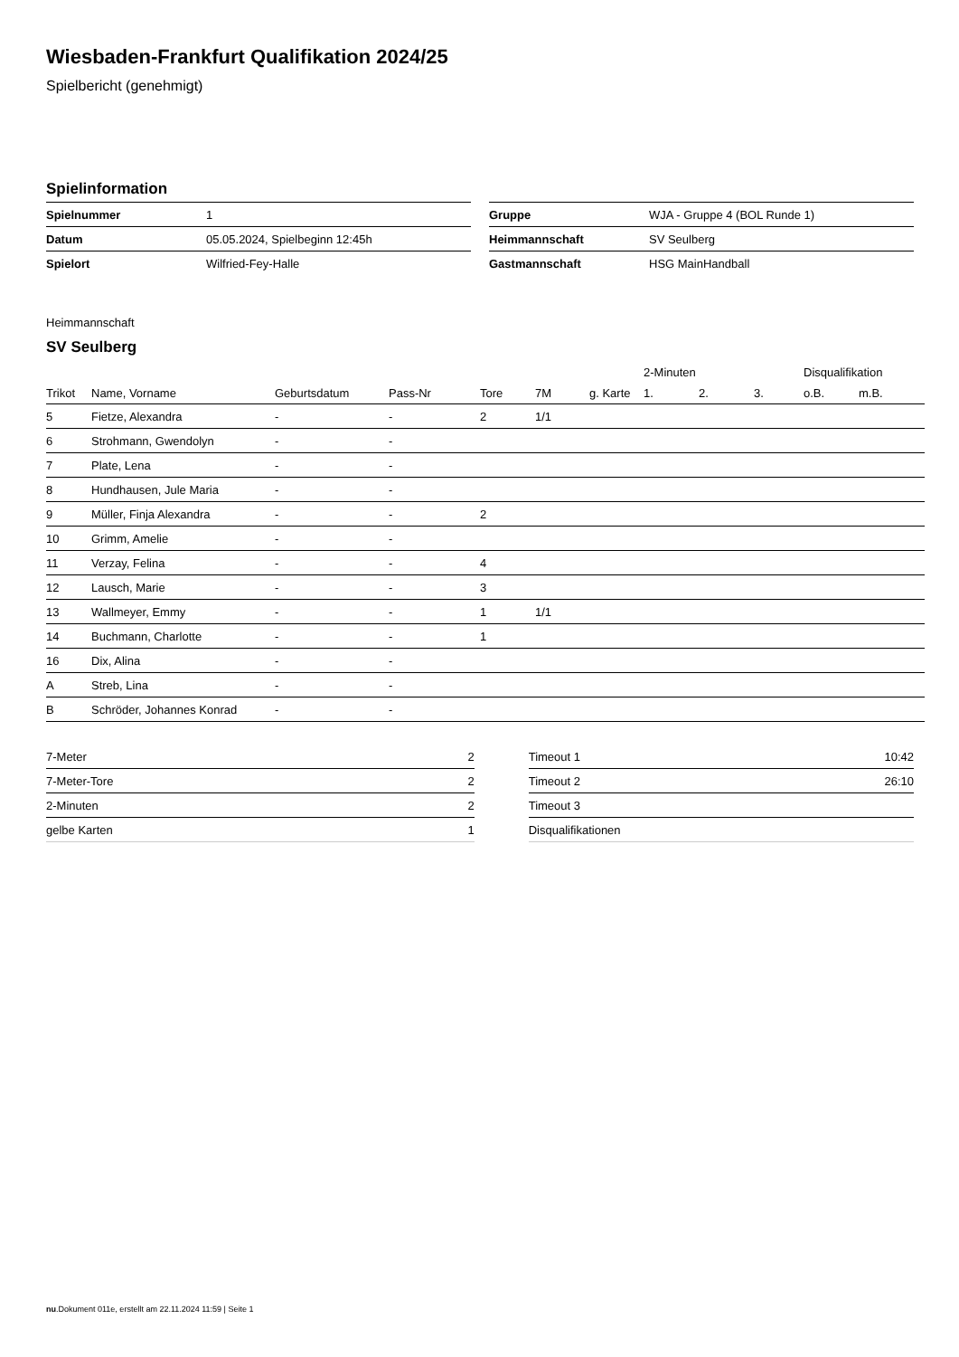Wiesbaden-Frankfurt Qualifikation 2024/25
Spielbericht (genehmigt)
Spielinformation
| Spielnummer | 1 |
| Datum | 05.05.2024, Spielbeginn 12:45h |
| Spielort | Wilfried-Fey-Halle |
| Gruppe | WJA - Gruppe 4 (BOL Runde 1) |
| Heimmannschaft | SV Seulberg |
| Gastmannschaft | HSG MainHandball |
Heimmannschaft
SV Seulberg
| | | | | | | | 2-Minuten | | | Disqualifikation | |
| --- | --- | --- | --- | --- | --- | --- | --- | --- | --- | --- | --- |
| Trikot | Name, Vorname | Geburtsdatum | Pass-Nr | Tore | 7M | g. Karte | 1. | 2. | 3. | o.B. | m.B. |
| 5 | Fietze, Alexandra | - | - | 2 | 1/1 | | | | | | |
| 6 | Strohmann, Gwendolyn | - | - | | | | | | | | |
| 7 | Plate, Lena | - | - | | | | | | | | |
| 8 | Hundhausen, Jule Maria | - | - | | | | | | | | |
| 9 | Müller, Finja Alexandra | - | - | 2 | | | | | | | |
| 10 | Grimm, Amelie | - | - | | | | | | | | |
| 11 | Verzay, Felina | - | - | 4 | | | | | | | |
| 12 | Lausch, Marie | - | - | 3 | | | | | | | |
| 13 | Wallmeyer, Emmy | - | - | 1 | 1/1 | | | | | | |
| 14 | Buchmann, Charlotte | - | - | 1 | | | | | | | |
| 16 | Dix, Alina | - | - | | | | | | | | |
| A | Streb, Lina | - | - | | | | | | | | |
| B | Schröder, Johannes Konrad | - | - | | | | | | | | |
| 7-Meter | 2 |
| 7-Meter-Tore | 2 |
| 2-Minuten | 2 |
| gelbe Karten | 1 |
| Timeout 1 | 10:42 |
| Timeout 2 | 26:10 |
| Timeout 3 | |
| Disqualifikationen | |
nu.Dokument 011e, erstellt am 22.11.2024 11:59 | Seite 1